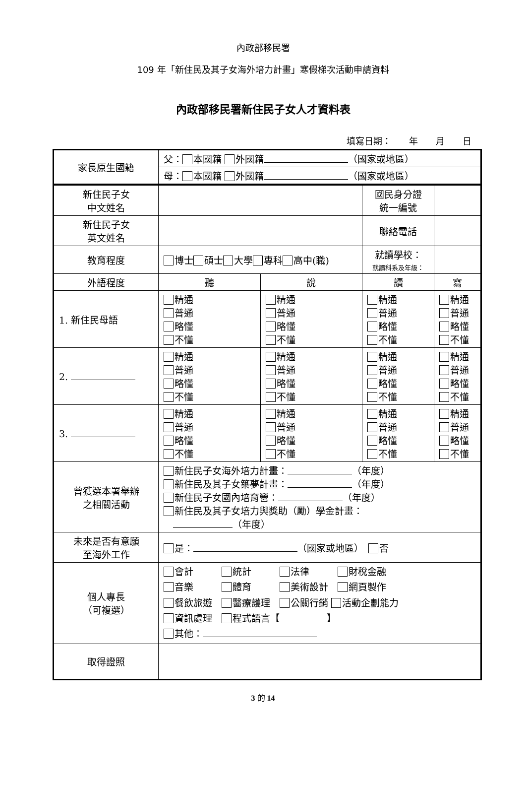內政部移民署
109 年「新住民及其子女海外培力計畫」寒假梯次活動申請資料
內政部移民署新住民子女人才資料表
填寫日期：　　年　　月　　日
| 家長原生國籍 | 父： 本國籍 外國籍 （國家或地區） | | | |
| | 母： 本國籍 外國籍 （國家或地區） | | | |
| 新住民子女 中文姓名 | | | 國民身分證 統一編號 | |
| 新住民子女 英文姓名 | | | 聯絡電話 | |
| 教育程度 | 博士 碩士 大學 專科 高中(職) | | 就讀學校： 就讀科系及年級： | |
| 外語程度 | 聽 | 說 | 讀 | 寫 |
| 1. 新住民母語 | 精通 普通 略懂 不懂 | 精通 普通 略懂 不懂 | 精通 普通 略懂 不懂 | 精通 普通 略懂 不懂 |
| 2. | 精通 普通 略懂 不懂 | 精通 普通 略懂 不懂 | 精通 普通 略懂 不懂 | 精通 普通 略懂 不懂 |
| 3. | 精通 普通 略懂 不懂 | 精通 普通 略懂 不懂 | 精通 普通 略懂 不懂 | 精通 普通 略懂 不懂 |
| 曾獲選本署舉辦 之相關活動 | 新住民子女海外培力計畫： （年度） 新住民及其子女築夢計畫： （年度） 新住民子女國內培育營： （年度） 新住民及其子女培力與獎助（勵）學金計畫： （年度） | | | |
| 未來是否有意願 至海外工作 | 是： （國家或地區） 否 | | | |
| 個人專長 （可複選） | 會計 統計 法律 財稅金融 音樂 體育 美術設計 網頁製作 餐飲旅遊 醫療護理 公關行銷 活動企劃能力 資訊處理 程式語言【 】 其他： | | | |
| 取得證照 | | | | |
3 的 14